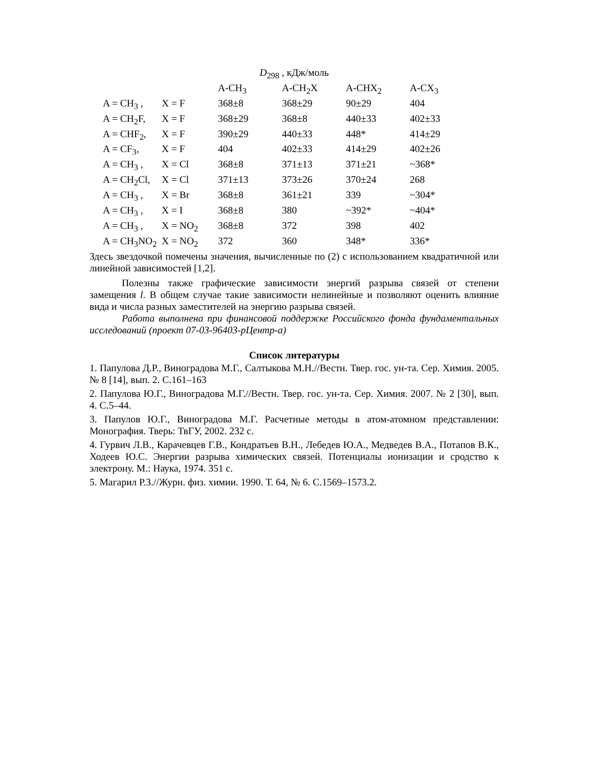D<sub>298</sub> , кДж/моль
| | | A-CH<sub>3</sub> | A-CH<sub>2</sub>X | A-CHX<sub>2</sub> | A-CX<sub>3</sub> |
| A = CH<sub>3</sub> , | X = F | 368±8 | 368±29 | 90±29 | 404 |
| A = CH<sub>2</sub>F, | X = F | 368±29 | 368±8 | 440±33 | 402±33 |
| A = CHF<sub>2</sub>, | X = F | 390±29 | 440±33 | 448* | 414±29 |
| A = CF<sub>3</sub>, | X = F | 404 | 402±33 | 414±29 | 402±26 |
| A = CH<sub>3</sub> , | X = Cl | 368±8 | 371±13 | 371±21 | ~368* |
| A = CH<sub>2</sub>Cl, | X = Cl | 371±13 | 373±26 | 370±24 | 268 |
| A = CH<sub>3</sub> , | X = Br | 368±8 | 361±21 | 339 | ~304* |
| A = CH<sub>3</sub> , | X = I | 368±8 | 380 | ~392* | ~404* |
| A = CH<sub>3</sub> , | X = NO<sub>2</sub> | 368±8 | 372 | 398 | 402 |
| A = CH<sub>3</sub>NO<sub>2</sub> | X = NO<sub>2</sub> | 372 | 360 | 348* | 336* |
Здесь звездочкой помечены значения, вычисленные по (2) с использованием квадратичной или линейной зависимостей [1,2].
Полезны также графические зависимости энергий разрыва связей от степени замещения l. В общем случае такие зависимости нелинейные и позволяют оценить влияние вида и числа разных заместителей на энергию разрыва связей.
Работа выполнена при финансовой поддержке Российского фонда фундаментальных исследований (проект 07-03-96403-рЦентр-а)
Список литературы
1. Папулова Д.Р., Виноградова М.Г., Салтыкова М.Н.//Вестн. Твер. гос. ун-та. Сер. Химия. 2005. № 8 [14], вып. 2. С.161–163
2. Папулова Ю.Г., Виноградова М.Г.//Вестн. Твер. гос. ун-та. Сер. Химия. 2007. № 2 [30], вып. 4. С.5–44.
3. Папулов Ю.Г., Виноградова М.Г. Расчетные методы в атом-атомном представлении: Монография. Тверь: ТвГУ, 2002. 232 с.
4. Гурвич Л.В., Карачевцев Г.В., Кондратьев В.Н., Лебедев Ю.А., Медведев В.А., Потапов В.К., Ходеев Ю.С. Энергии разрыва химических связей. Потенциалы ионизации и сродство к электрону. М.: Наука, 1974. 351 с.
5. Магарил Р.З.//Журн. физ. химии. 1990. Т. 64, № 6. С.1569–1573.2.